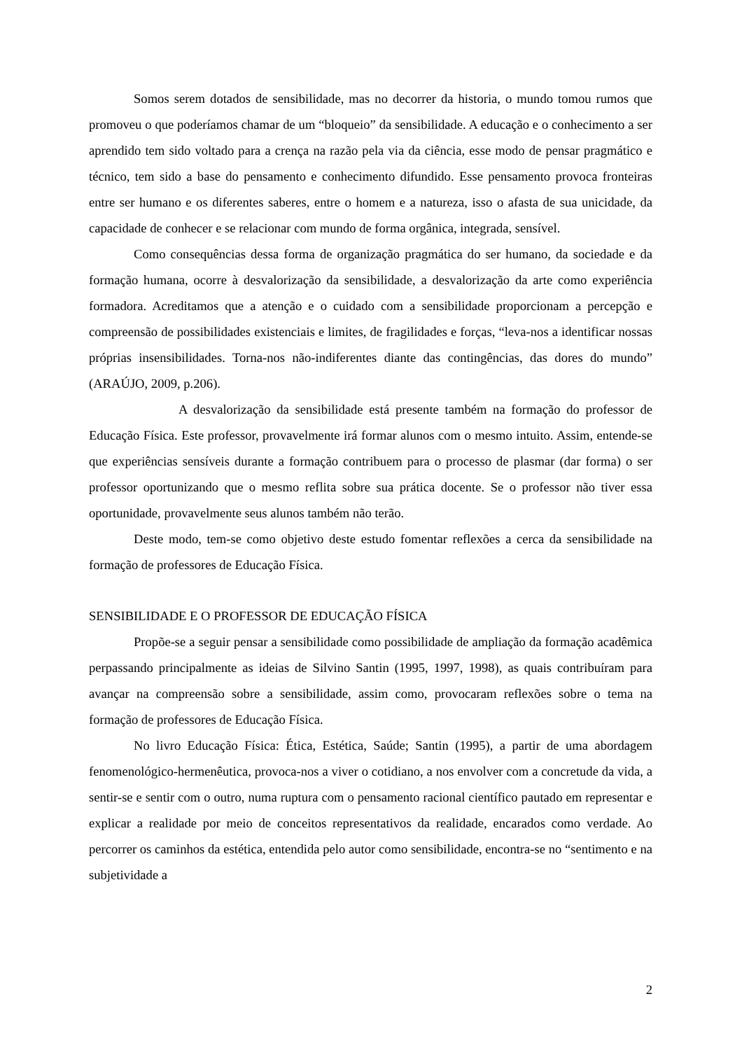Somos serem dotados de sensibilidade, mas no decorrer da historia, o mundo tomou rumos que promoveu o que poderíamos chamar de um “bloqueio” da sensibilidade. A educação e o conhecimento a ser aprendido tem sido voltado para a crença na razão pela via da ciência, esse modo de pensar pragmático e técnico, tem sido a base do pensamento e conhecimento difundido. Esse pensamento provoca fronteiras entre ser humano e os diferentes saberes, entre o homem e a natureza, isso o afasta de sua unicidade, da capacidade de conhecer e se relacionar com mundo de forma orgânica, integrada, sensível.
Como consequências dessa forma de organização pragmática do ser humano, da sociedade e da formação humana, ocorre à desvalorização da sensibilidade, a desvalorização da arte como experiência formadora. Acreditamos que a atenção e o cuidado com a sensibilidade proporcionam a percepção e compreensão de possibilidades existenciais e limites, de fragilidades e forças, “leva-nos a identificar nossas próprias insensibilidades. Torna-nos não-indiferentes diante das contingências, das dores do mundo” (ARAÚJO, 2009, p.206).
A desvalorização da sensibilidade está presente também na formação do professor de Educação Física. Este professor, provavelmente irá formar alunos com o mesmo intuito. Assim, entende-se que experiências sensíveis durante a formação contribuem para o processo de plasmar (dar forma) o ser professor oportunizando que o mesmo reflita sobre sua prática docente. Se o professor não tiver essa oportunidade, provavelmente seus alunos também não terão.
Deste modo, tem-se como objetivo deste estudo fomentar reflexões a cerca da sensibilidade na formação de professores de Educação Física.
SENSIBILIDADE E O PROFESSOR DE EDUCAÇÃO FÍSICA
Propõe-se a seguir pensar a sensibilidade como possibilidade de ampliação da formação acadêmica perpassando principalmente as ideias de Silvino Santin (1995, 1997, 1998), as quais contribuíram para avançar na compreensão sobre a sensibilidade, assim como, provocaram reflexões sobre o tema na formação de professores de Educação Física.
No livro Educação Física: Ética, Estética, Saúde; Santin (1995), a partir de uma abordagem fenomenológico-hermenêutica, provoca-nos a viver o cotidiano, a nos envolver com a concretude da vida, a sentir-se e sentir com o outro, numa ruptura com o pensamento racional científico pautado em representar e explicar a realidade por meio de conceitos representativos da realidade, encarados como verdade. Ao percorrer os caminhos da estética, entendida pelo autor como sensibilidade, encontra-se no “sentimento e na subjetividade a
2